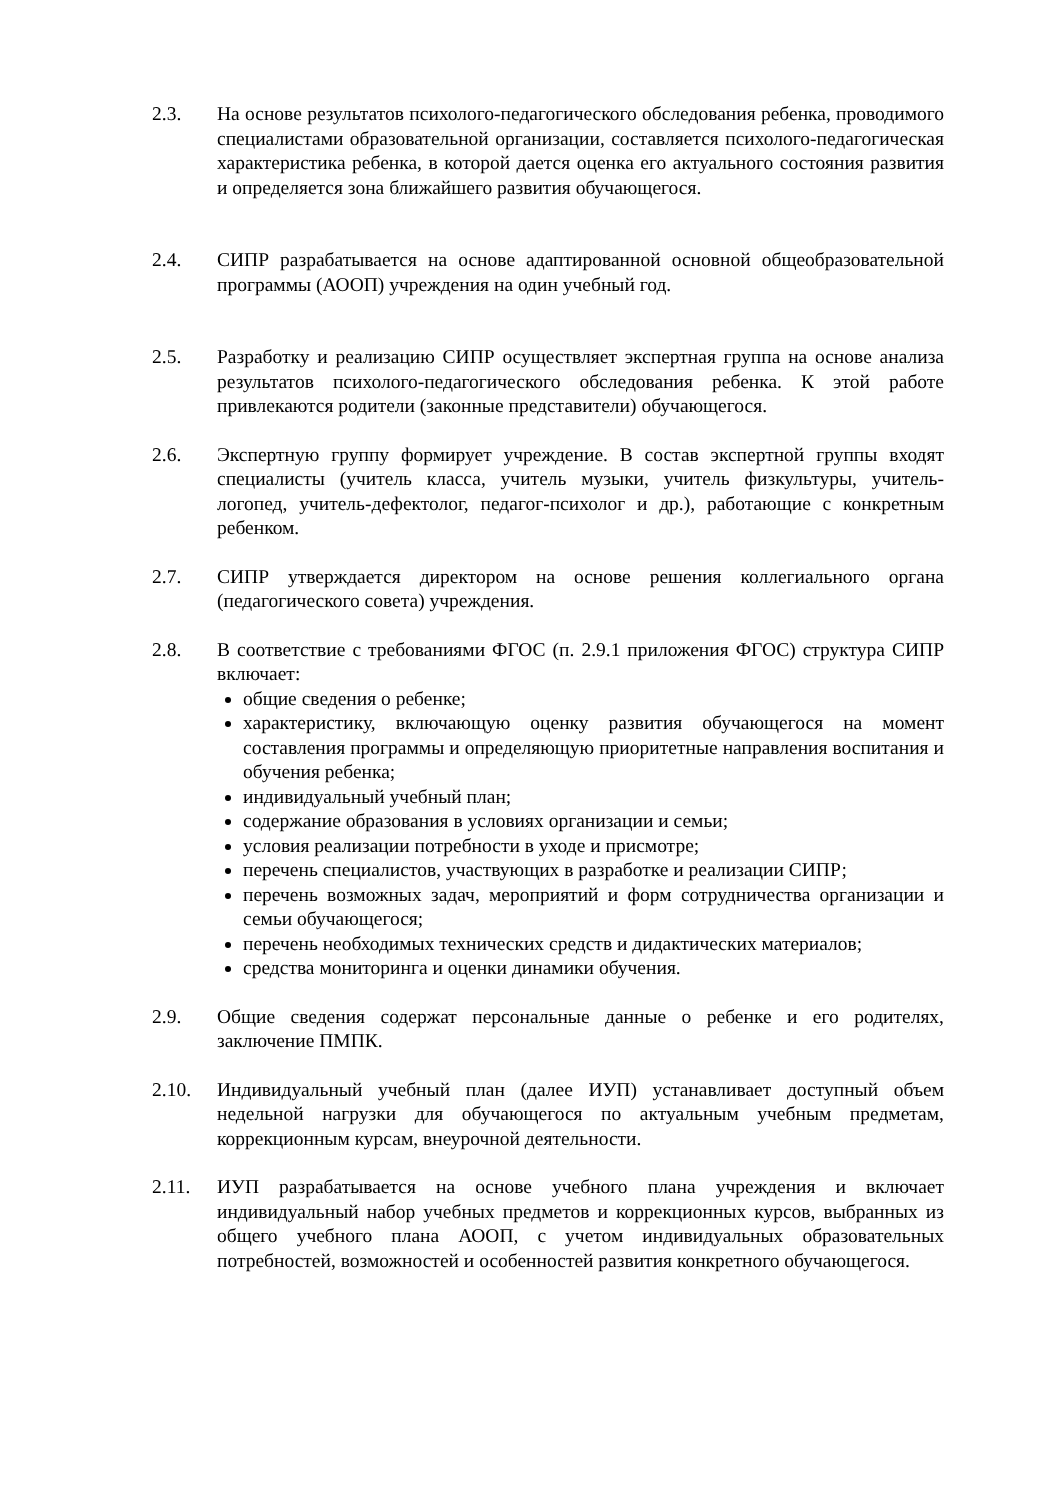2.3. На основе результатов психолого-педагогического обследования ребенка, проводимого специалистами образовательной организации, составляется психолого-педагогическая характеристика ребенка, в которой дается оценка его актуального состояния развития и определяется зона ближайшего развития обучающегося.
2.4. СИПР разрабатывается на основе адаптированной основной общеобразовательной программы (АООП) учреждения на один учебный год.
2.5. Разработку и реализацию СИПР осуществляет экспертная группа на основе анализа результатов психолого-педагогического обследования ребенка. К этой работе привлекаются родители (законные представители) обучающегося.
2.6. Экспертную группу формирует учреждение. В состав экспертной группы входят специалисты (учитель класса, учитель музыки, учитель физкультуры, учитель-логопед, учитель-дефектолог, педагог-психолог и др.), работающие с конкретным ребенком.
2.7. СИПР утверждается директором на основе решения коллегиального органа (педагогического совета) учреждения.
2.8. В соответствие с требованиями ФГОС (п. 2.9.1 приложения ФГОС) структура СИПР включает:
общие сведения о ребенке;
характеристику, включающую оценку развития обучающегося на момент составления программы и определяющую приоритетные направления воспитания и обучения ребенка;
индивидуальный учебный план;
содержание образования в условиях организации и семьи;
условия реализации потребности в уходе и присмотре;
перечень специалистов, участвующих в разработке и реализации СИПР;
перечень возможных задач, мероприятий и форм сотрудничества организации и семьи обучающегося;
перечень необходимых технических средств и дидактических материалов;
средства мониторинга и оценки динамики обучения.
2.9. Общие сведения содержат персональные данные о ребенке и его родителях, заключение ПМПК.
2.10. Индивидуальный учебный план (далее ИУП) устанавливает доступный объем недельной нагрузки для обучающегося по актуальным учебным предметам, коррекционным курсам, внеурочной деятельности.
2.11. ИУП разрабатывается на основе учебного плана учреждения и включает индивидуальный набор учебных предметов и коррекционных курсов, выбранных из общего учебного плана АООП, с учетом индивидуальных образовательных потребностей, возможностей и особенностей развития конкретного обучающегося.